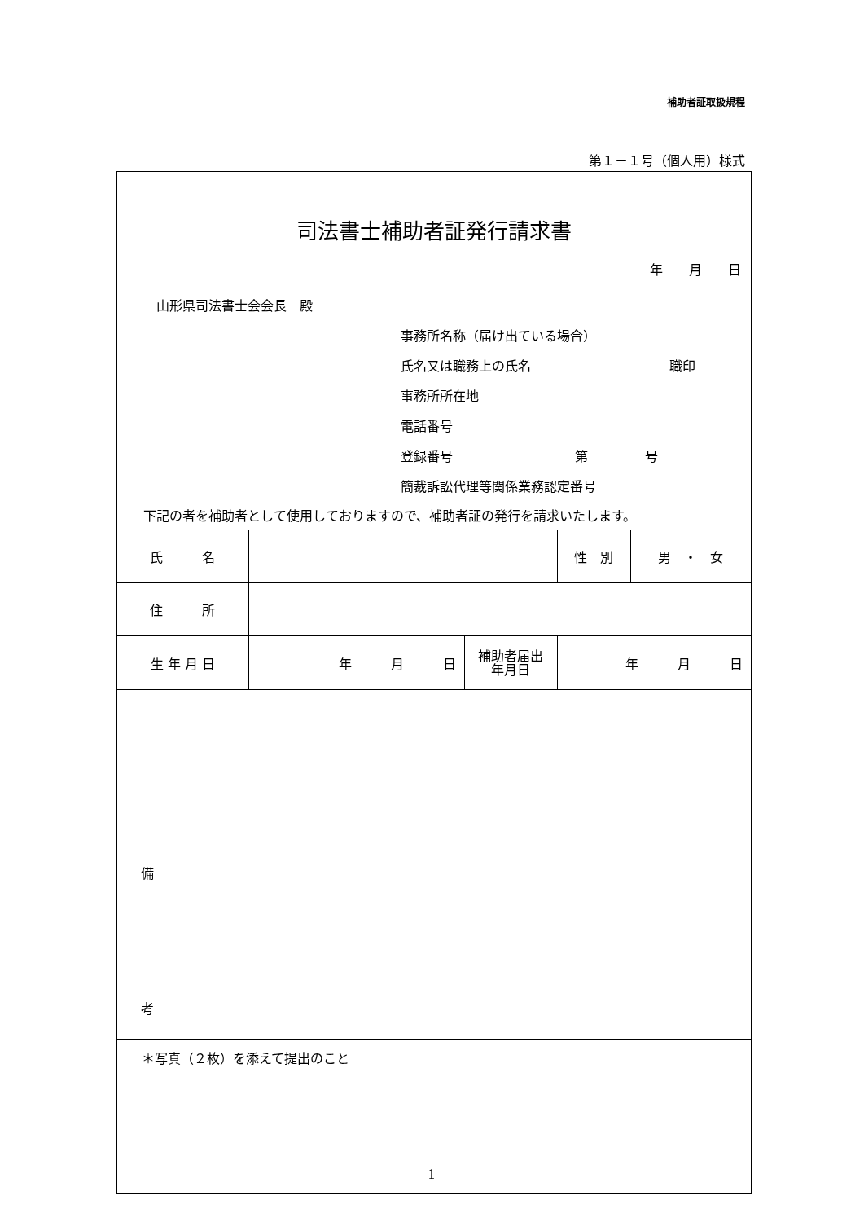補助者証取扱規程
第１－１号（個人用）様式
司法書士補助者証発行請求書
年　　月　　日
山形県司法書士会会長　殿
事務所名称（届け出ている場合）
氏名又は職務上の氏名 職印
事務所所在地
電話番号
登録番号 第 号
簡裁訴訟代理等関係業務認定番号
下記の者を補助者として使用しておりますので、補助者証の発行を請求いたします。
| 氏 名 | | | 性 別 | 男 ・ 女 |
| 住 所 | | | | |
| 生 年 月 日 | 年 月 日 | 補助者届出 年月日 | 年 月 日 | |
| 備 考 | |
＊写真（２枚）を添えて提出のこと
1